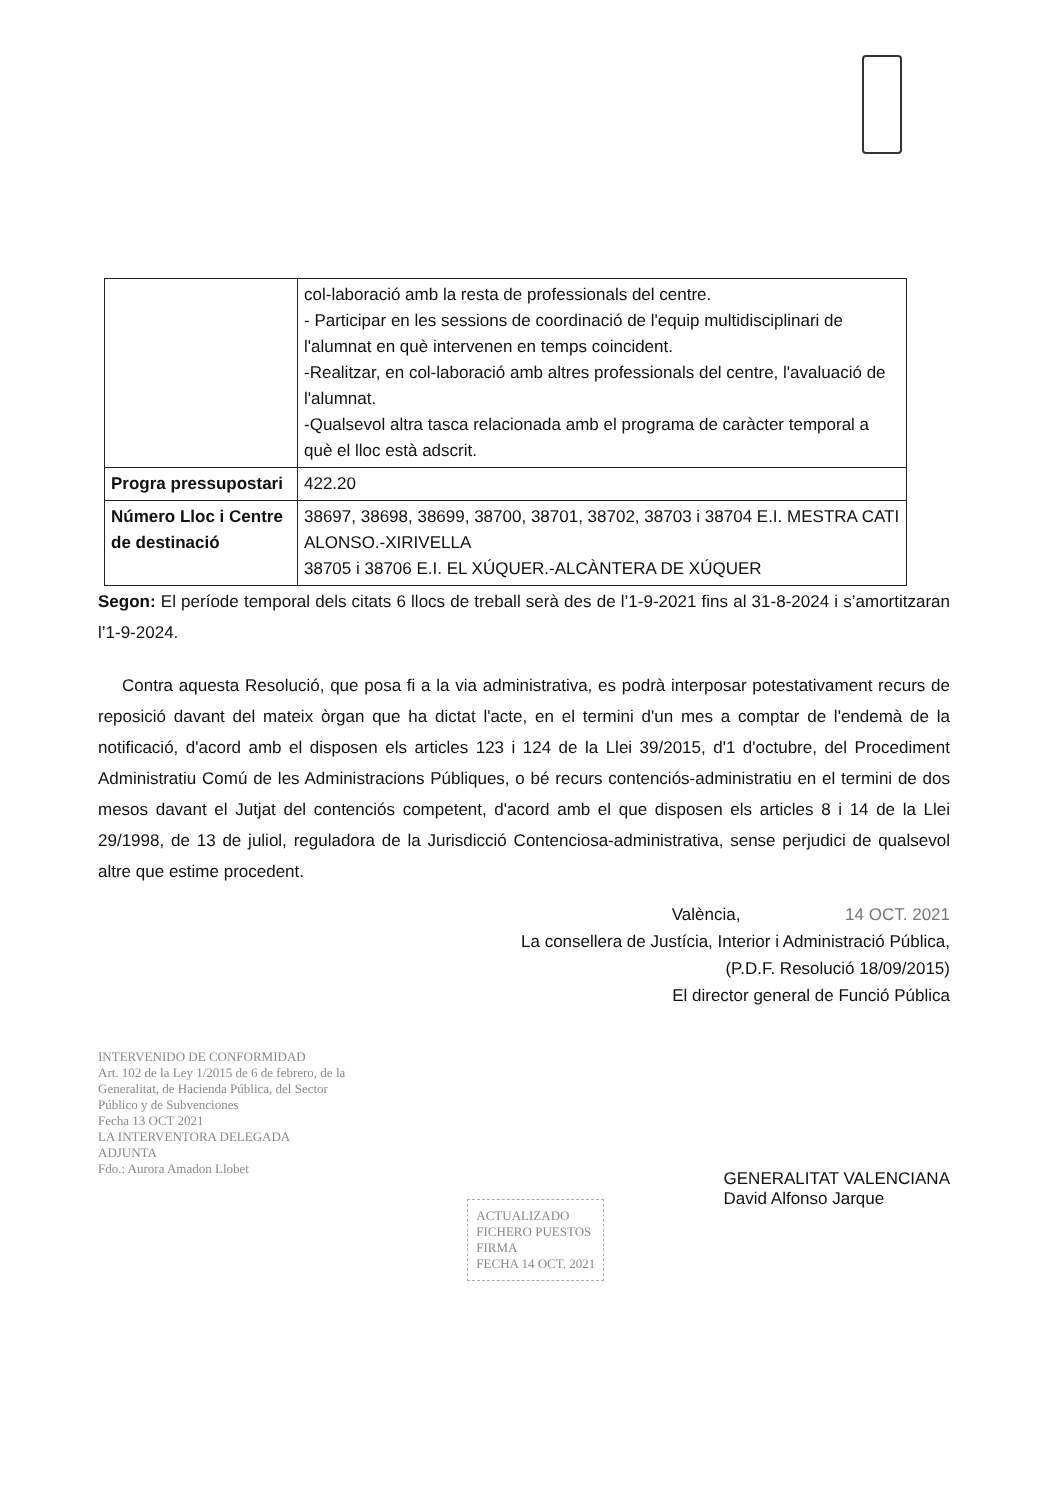| | col-laboració amb la resta de professionals del centre. - Participar en les sessions de coordinació de l'equip multidisciplinari de l'alumnat en què intervenen en temps coincident. -Realitzar, en col-laboració amb altres professionals del centre, l'avaluació de l'alumnat. -Qualsevol altra tasca relacionada amb el programa de caràcter temporal a què el lloc està adscrit. |
| Progra pressupostari | 422.20 |
| Número Lloc i Centre de destinació | 38697, 38698, 38699, 38700, 38701, 38702, 38703 i 38704 E.I. MESTRA CATI ALONSO.-XIRIVELLA 38705 i 38706 E.I. EL XÚQUER.-ALCÀNTERA DE XÚQUER |
Segon: El període temporal dels citats 6 llocs de treball serà des de l’1-9-2021 fins al 31-8-2024 i s’amortitzaran l’1-9-2024.
Contra aquesta Resolució, que posa fi a la via administrativa, es podrà interposar potestativament recurs de reposició davant del mateix òrgan que ha dictat l'acte, en el termini d'un mes a comptar de l'endemà de la notificació, d'acord amb el disposen els articles 123 i 124 de la Llei 39/2015, d'1 d'octubre, del Procediment Administratiu Comú de les Administracions Públiques, o bé recurs contenciós-administratiu en el termini de dos mesos davant el Jutjat del contenciós competent, d'acord amb el que disposen els articles 8 i 14 de la Llei 29/1998, de 13 de juliol, reguladora de la Jurisdicció Contenciosa-administrativa, sense perjudici de qualsevol altre que estime procedent.
València, 14 OCT. 2021
La consellera de Justícia, Interior i Administració Pública,
(P.D.F. Resolució 18/09/2015)
El director general de Funció Pública
INTERVENIDO DE CONFORMIDAD
Art. 102 de la Ley 1/2015 de 6 de febrero, de la Generalitat, de Hacienda Pública, del Sector Público y de Subvenciones
Fecha 13 OCT 2021
LA INTERVENTORA DELEGADA ADJUNTA
Fdo.: Aurora Amadon Llobet
ACTUALIZADO
FICHERO PUESTOS
FIRMA
FECHA 14 OCT. 2021
GENERALITAT VALENCIANA
David Alfonso Jarque